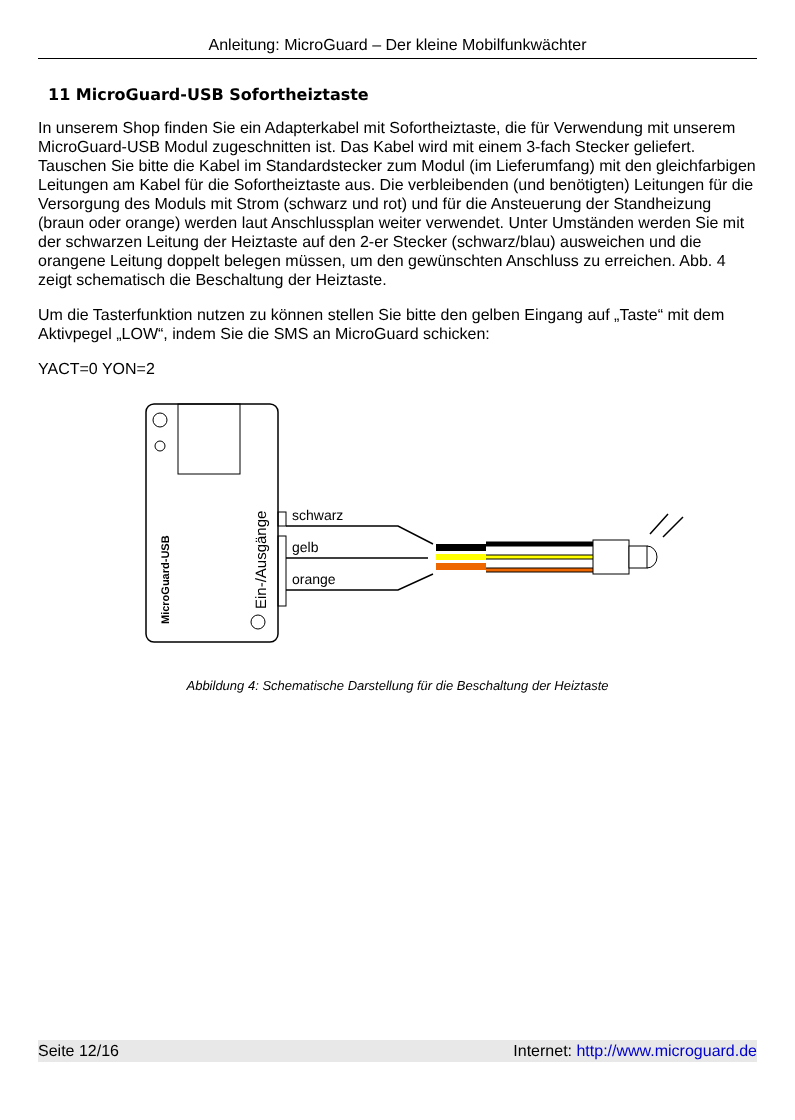Anleitung: MicroGuard – Der kleine Mobilfunkwächter
11 MicroGuard-USB Sofortheiztaste
In unserem Shop finden Sie ein Adapterkabel mit Sofortheiztaste, die für Verwendung mit unserem MicroGuard-USB Modul zugeschnitten ist. Das Kabel wird mit einem 3-fach Stecker geliefert. Tauschen Sie bitte die Kabel im Standardstecker zum Modul (im Lieferumfang) mit den gleichfarbigen Leitungen am Kabel für die Sofortheiztaste aus. Die verbleibenden (und benötigten) Leitungen für die Versorgung des Moduls mit Strom (schwarz und rot) und für die Ansteuerung der Standheizung (braun oder orange) werden laut Anschlussplan weiter verwendet. Unter Umständen werden Sie mit der schwarzen Leitung der Heiztaste auf den 2-er Stecker (schwarz/blau) ausweichen und die orangene Leitung doppelt belegen müssen, um den gewünschten Anschluss zu erreichen. Abb. 4 zeigt schematisch die Beschaltung der Heiztaste.
Um die Tasterfunktion nutzen zu können stellen Sie bitte den gelben Eingang auf „Taste“ mit dem Aktivpegel „LOW“, indem Sie die SMS an MicroGuard schicken:
YACT=0 YON=2
MicroGuard-USB
Ein-/Ausgänge
schwarz
gelb
orange
Abbildung 4: Schematische Darstellung für die Beschaltung der Heiztaste
Seite 12/16 Internet: http://www.microguard.de